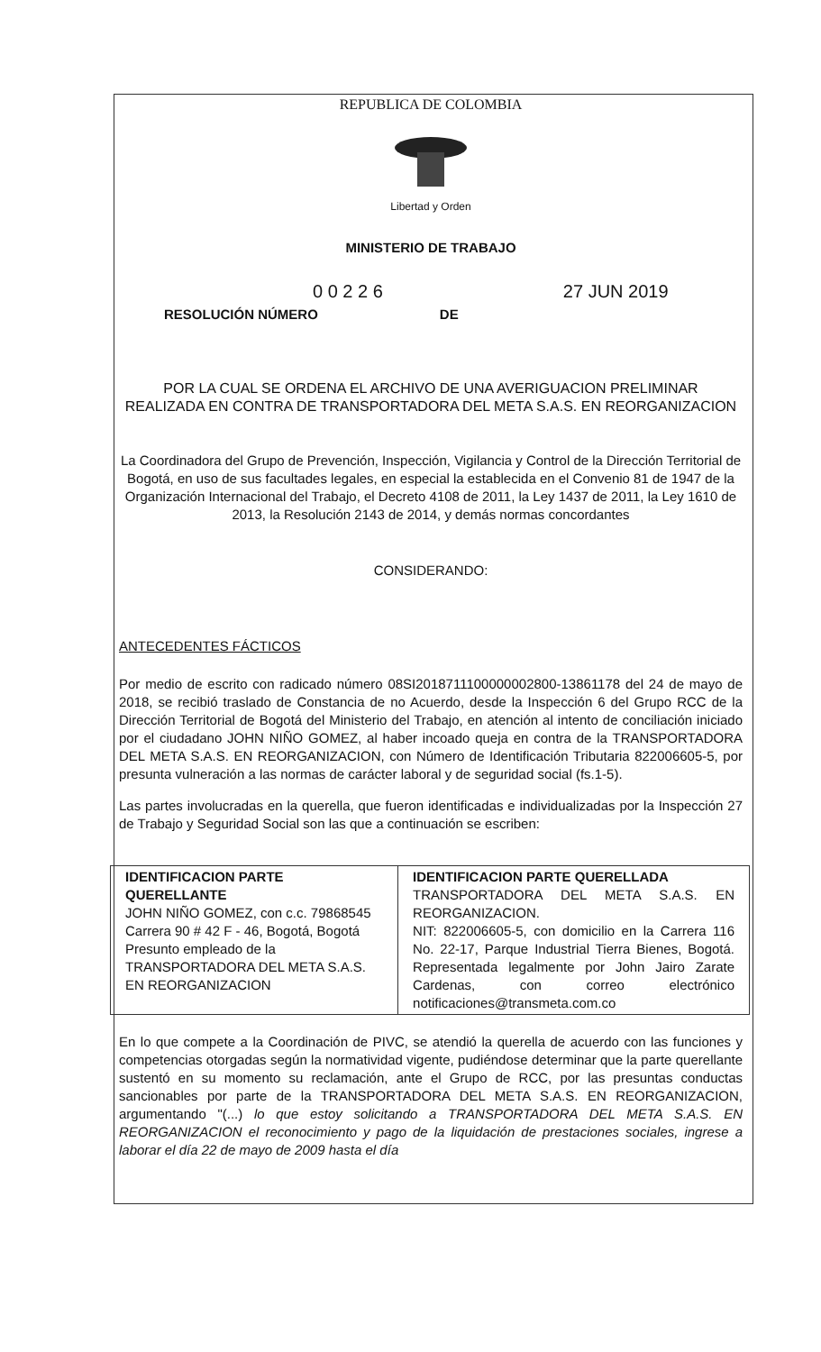REPUBLICA DE COLOMBIA
Libertad y Orden
MINISTERIO DE TRABAJO
0 0 2 2 6 27 JUN 2019
RESOLUCIÓN NÚMERO DE
POR LA CUAL SE ORDENA EL ARCHIVO DE UNA AVERIGUACION PRELIMINAR
REALIZADA EN CONTRA DE TRANSPORTADORA DEL META S.A.S. EN REORGANIZACION
La Coordinadora del Grupo de Prevención, Inspección, Vigilancia y Control de la Dirección Territorial de Bogotá, en uso de sus facultades legales, en especial la establecida en el Convenio 81 de 1947 de la Organización Internacional del Trabajo, el Decreto 4108 de 2011, la Ley 1437 de 2011, la Ley 1610 de 2013, la Resolución 2143 de 2014, y demás normas concordantes
CONSIDERANDO:
ANTECEDENTES FÁCTICOS
Por medio de escrito con radicado número 08SI2018711100000002800-13861178 del 24 de mayo de 2018, se recibió traslado de Constancia de no Acuerdo, desde la Inspección 6 del Grupo RCC de la Dirección Territorial de Bogotá del Ministerio del Trabajo, en atención al intento de conciliación iniciado por el ciudadano JOHN NIÑO GOMEZ, al haber incoado queja en contra de la TRANSPORTADORA DEL META S.A.S. EN REORGANIZACION, con Número de Identificación Tributaria 822006605-5, por presunta vulneración a las normas de carácter laboral y de seguridad social (fs.1-5).
Las partes involucradas en la querella, que fueron identificadas e individualizadas por la Inspección 27 de Trabajo y Seguridad Social son las que a continuación se escriben:
| IDENTIFICACION PARTE QUERELLANTE JOHN NIÑO GOMEZ, con c.c. 79868545 Carrera 90 # 42 F - 46, Bogotá, Bogotá Presunto empleado de la TRANSPORTADORA DEL META S.A.S. EN REORGANIZACION | IDENTIFICACION PARTE QUERELLADA TRANSPORTADORA DEL META S.A.S. EN REORGANIZACION. NIT: 822006605-5, con domicilio en la Carrera 116 No. 22-17, Parque Industrial Tierra Bienes, Bogotá. Representada legalmente por John Jairo Zarate Cardenas, con correo electrónico notificaciones@transmeta.com.co |
En lo que compete a la Coordinación de PIVC, se atendió la querella de acuerdo con las funciones y competencias otorgadas según la normatividad vigente, pudiéndose determinar que la parte querellante sustentó en su momento su reclamación, ante el Grupo de RCC, por las presuntas conductas sancionables por parte de la TRANSPORTADORA DEL META S.A.S. EN REORGANIZACION, argumentando "(...) lo que estoy solicitando a TRANSPORTADORA DEL META S.A.S. EN REORGANIZACION el reconocimiento y pago de la liquidación de prestaciones sociales, ingrese a laborar el día 22 de mayo de 2009 hasta el día